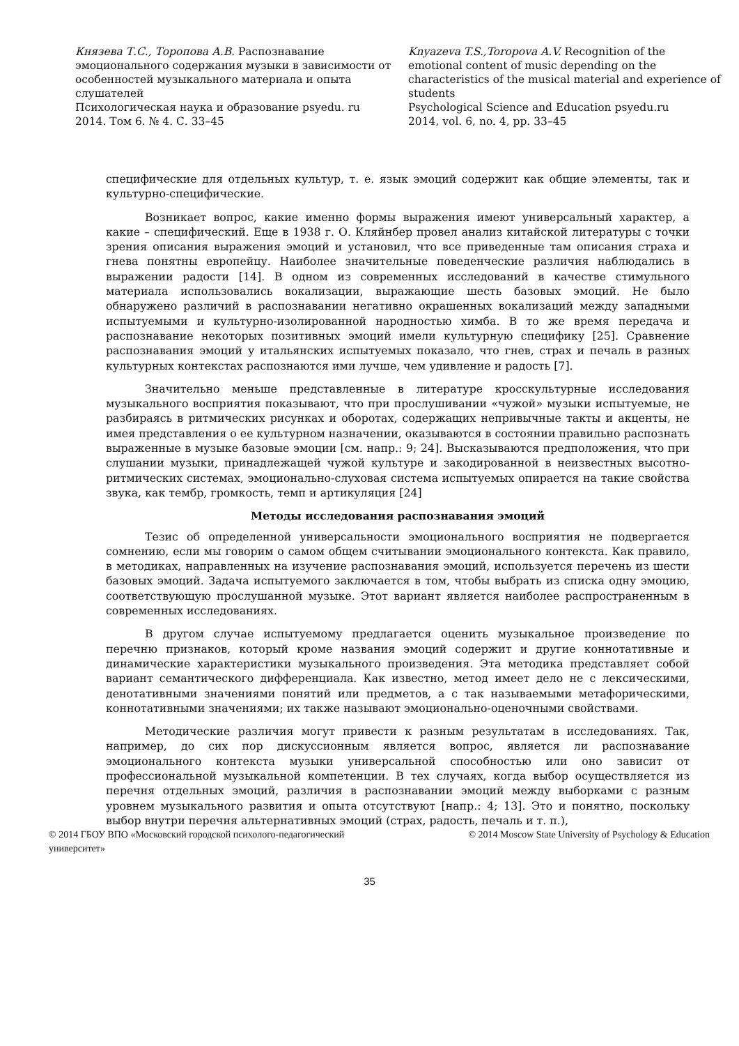Князева Т.С., Торопова А.В. Распознавание эмоционального содержания музыки в зависимости от особенностей музыкального материала и опыта слушателей
Психологическая наука и образование psyedu. ru
2014. Том 6. № 4. С. 33–45
Knyazeva T.S.,Toropova A.V. Recognition of the emotional content of music depending on the characteristics of the musical material and experience of students
Psychological Science and Education psyedu.ru
2014, vol. 6, no. 4, pp. 33–45
специфические для отдельных культур, т. е. язык эмоций содержит как общие элементы, так и культурно-специфические.
Возникает вопрос, какие именно формы выражения имеют универсальный характер, а какие – специфический. Еще в 1938 г. О. Кляйнбер провел анализ китайской литературы с точки зрения описания выражения эмоций и установил, что все приведенные там описания страха и гнева понятны европейцу. Наиболее значительные поведенческие различия наблюдались в выражении радости [14]. В одном из современных исследований в качестве стимульного материала использовались вокализации, выражающие шесть базовых эмоций. Не было обнаружено различий в распознавании негативно окрашенных вокализаций между западными испытуемыми и культурно-изолированной народностью химба. В то же время передача и распознавание некоторых позитивных эмоций имели культурную специфику [25]. Сравнение распознавания эмоций у итальянских испытуемых показало, что гнев, страх и печаль в разных культурных контекстах распознаются ими лучше, чем удивление и радость [7].
Значительно меньше представленные в литературе кросскультурные исследования музыкального восприятия показывают, что при прослушивании «чужой» музыки испытуемые, не разбираясь в ритмических рисунках и оборотах, содержащих непривычные такты и акценты, не имея представления о ее культурном назначении, оказываются в состоянии правильно распознать выраженные в музыке базовые эмоции [см. напр.: 9; 24]. Высказываются предположения, что при слушании музыки, принадлежащей чужой культуре и закодированной в неизвестных высотно-ритмических системах, эмоционально-слуховая система испытуемых опирается на такие свойства звука, как тембр, громкость, темп и артикуляция [24]
Методы исследования распознавания эмоций
Тезис об определенной универсальности эмоционального восприятия не подвергается сомнению, если мы говорим о самом общем считывании эмоционального контекста. Как правило, в методиках, направленных на изучение распознавания эмоций, используется перечень из шести базовых эмоций. Задача испытуемого заключается в том, чтобы выбрать из списка одну эмоцию, соответствующую прослушанной музыке. Этот вариант является наиболее распространенным в современных исследованиях.
В другом случае испытуемому предлагается оценить музыкальное произведение по перечню признаков, который кроме названия эмоций содержит и другие коннотативные и динамические характеристики музыкального произведения. Эта методика представляет собой вариант семантического дифференциала. Как известно, метод имеет дело не с лексическими, денотативными значениями понятий или предметов, а с так называемыми метафорическими, коннотативными значениями; их также называют эмоционально-оценочными свойствами.
Методические различия могут привести к разным результатам в исследованиях. Так, например, до сих пор дискуссионным является вопрос, является ли распознавание эмоционального контекста музыки универсальной способностью или оно зависит от профессиональной музыкальной компетенции. В тех случаях, когда выбор осуществляется из перечня отдельных эмоций, различия в распознавании эмоций между выборками с разным уровнем музыкального развития и опыта отсутствуют [напр.: 4; 13]. Это и понятно, поскольку выбор внутри перечня альтернативных эмоций (страх, радость, печаль и т. п.),
© 2014 ГБОУ ВПО «Московский городской психолого-педагогический
университет»
© 2014 Moscow State University of Psychology & Education
35